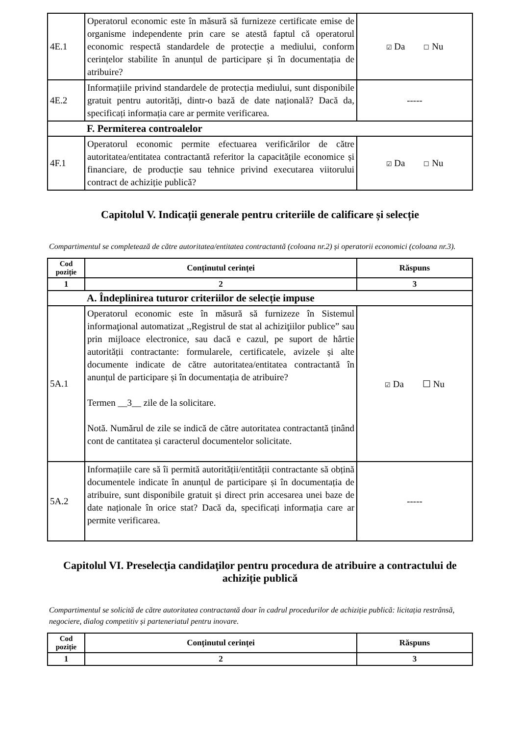| 4E.1 | Operatorul economic este în măsură să furnizeze certificate emise de organisme independente prin care se atestă faptul că operatorul economic respectă standardele de protecție a mediului, conform cerințelor stabilite în anunțul de participare și în documentația de atribuire? | ☑ Da ☐ Nu |
| 4E.2 | Informațiile privind standardele de protecția mediului, sunt disponibile gratuit pentru autorități, dintr-o bază de date națională? Dacă da, specificați informația care ar permite verificarea. | ----- |
| | F. Permiterea controalelor | |
| 4F.1 | Operatorul economic permite efectuarea verificărilor de către autoritatea/entitatea contractantă referitor la capacitățile economice și financiare, de producție sau tehnice privind executarea viitorului contract de achiziție publică? | ☑ Da ☐ Nu |
Capitolul V. Indicații generale pentru criteriile de calificare și selecție
Compartimentul se completează de către autoritatea/entitatea contractantă (coloana nr.2) și operatorii economici (coloana nr.3).
| Cod poziție | Conținutul cerinței | Răspuns |
| --- | --- | --- |
| 1 | 2 | 3 |
| | A. Îndeplinirea tuturor criteriilor de selecție impuse | |
| 5A.1 | Operatorul economic este în măsură să furnizeze în Sistemul informaţional automatizat ,,Registrul de stat al achiziţiilor publice” sau prin mijloace electronice, sau dacă e cazul, pe suport de hârtie autorității contractante: formularele, certificatele, avizele și alte documente indicate de către autoritatea/entitatea contractantă în anunțul de participare și în documentația de atribuire? Termen __3__ zile de la solicitare. Notă. Numărul de zile se indică de către autoritatea contractantă ținând cont de cantitatea și caracterul documentelor solicitate. | ☑ Da ☐ Nu |
| 5A.2 | Informațiile care să îi permită autorității/entității contractante să obțină documentele indicate în anunțul de participare și în documentația de atribuire, sunt disponibile gratuit și direct prin accesarea unei baze de date naționale în orice stat? Dacă da, specificați informația care ar permite verificarea. | ----- |
Capitolul VI. Preselecţia candidaţilor pentru procedura de atribuire a contractului de achiziție publică
Compartimentul se solicită de către autoritatea contractantă doar în cadrul procedurilor de achiziție publică: licitația restrânsă, negociere, dialog competitiv și parteneriatul pentru inovare.
| Cod poziție | Conținutul cerinței | Răspuns |
| --- | --- | --- |
| 1 | 2 | 3 |